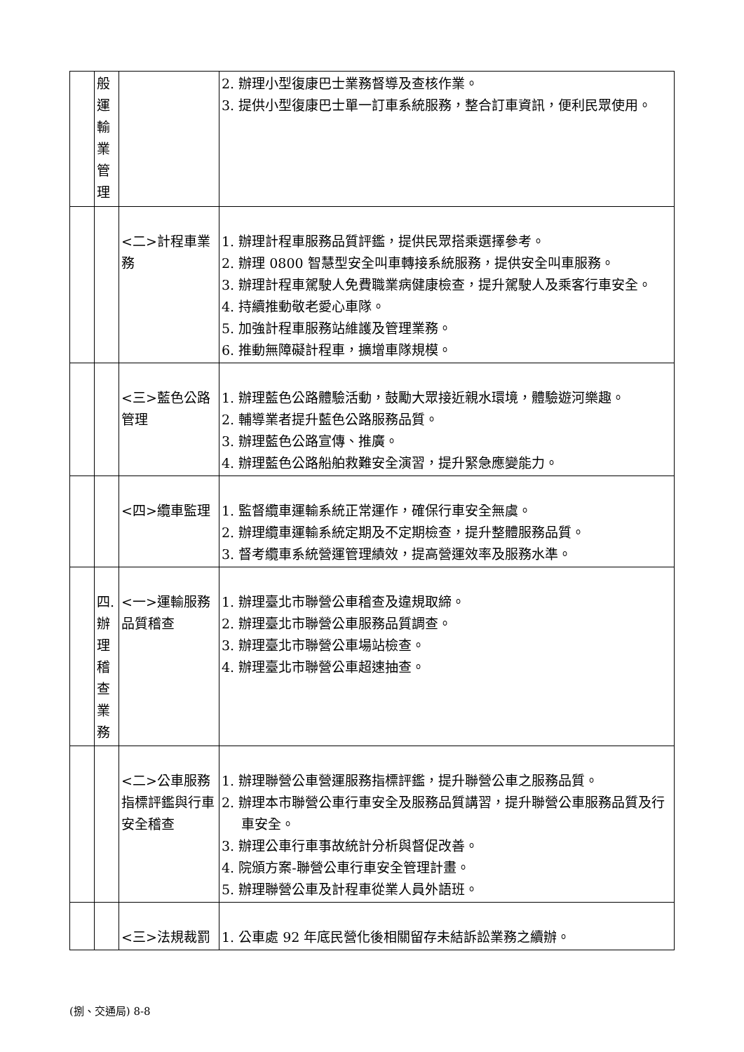| | 般 運 輸 業 管 理 | | 2. 辦理小型復康巴士業務督導及查核作業。 3. 提供小型復康巴士單一訂車系統服務，整合訂車資訊，便利民眾使用。 |
| | | <二>計程車業務 | 1. 辦理計程車服務品質評鑑，提供民眾搭乘選擇參考。 2. 辦理 0800 智慧型安全叫車轉接系統服務，提供安全叫車服務。 3. 辦理計程車駕駛人免費職業病健康檢查，提升駕駛人及乘客行車安全。 4. 持續推動敬老愛心車隊。 5. 加強計程車服務站維護及管理業務。 6. 推動無障礙計程車，擴增車隊規模。 |
| | | <三>藍色公路管理 | 1. 辦理藍色公路體驗活動，鼓勵大眾接近親水環境，體驗遊河樂趣。 2. 輔導業者提升藍色公路服務品質。 3. 辦理藍色公路宣傳、推廣。 4. 辦理藍色公路船舶救難安全演習，提升緊急應變能力。 |
| | | <四>纜車監理 | 1. 監督纜車運輸系統正常運作，確保行車安全無虞。 2. 辦理纜車運輸系統定期及不定期檢查，提升整體服務品質。 3. 督考纜車系統營運管理績效，提高營運效率及服務水準。 |
| | 四. 辦 理 稽 查 業 務 | <一>運輸服務品質稽查 | 1. 辦理臺北市聯營公車稽查及違規取締。 2. 辦理臺北市聯營公車服務品質調查。 3. 辦理臺北市聯營公車場站檢查。 4. 辦理臺北市聯營公車超速抽查。 |
| | | <二>公車服務指標評鑑與行車安全稽查 | 1. 辦理聯營公車營運服務指標評鑑，提升聯營公車之服務品質。 2. 辦理本市聯營公車行車安全及服務品質講習，提升聯營公車服務品質及行車安全。 3. 辦理公車行車事故統計分析與督促改善。 4. 院頒方案-聯營公車行車安全管理計畫。 5. 辦理聯營公車及計程車從業人員外語班。 |
| | | <三>法規裁罰 | 1. 公車處 92 年底民營化後相關留存未結訴訟業務之續辦。 |
(捌、交通局) 8-8